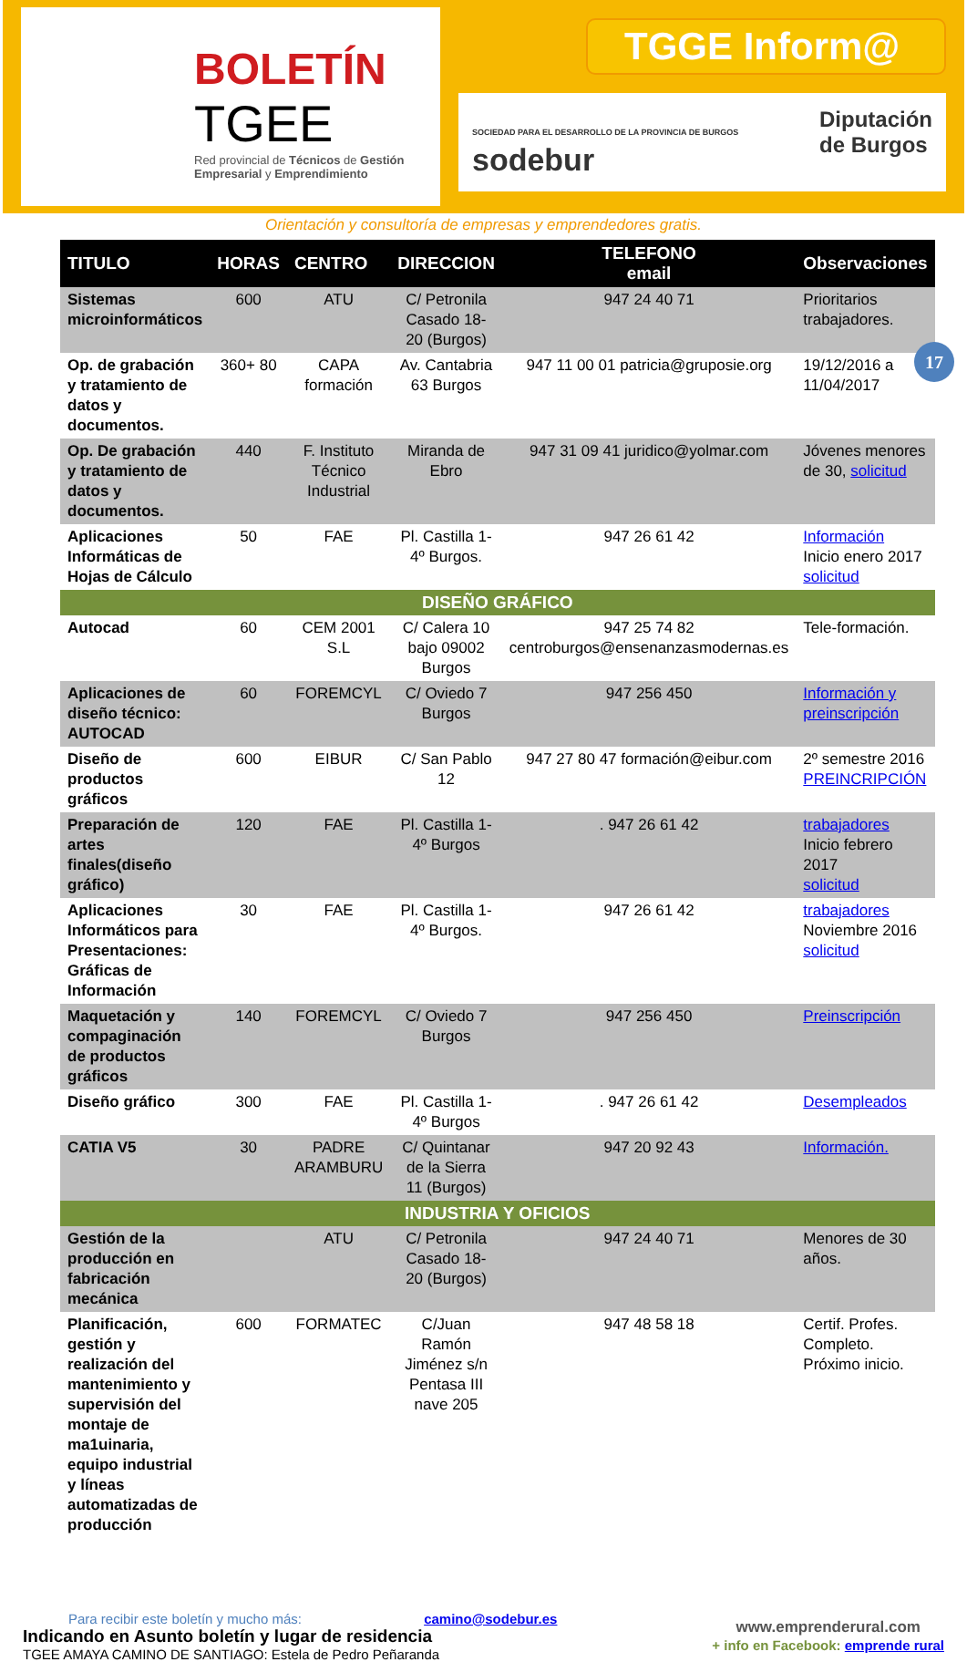BOLETÍN
TGEE
Red provincial de Técnicos de Gestión Empresarial y Emprendimiento
TGGE Inform@
SOCIEDAD PARA EL DESARROLLO DE LA PROVINCIA DE BURGOS
sodebur Diputación
de Burgos
Orientación y consultoría de empresas y emprendedores gratis.
17
| TITULO | HORAS | CENTRO | DIRECCION | TELEFONO email | Observaciones |
| --- | --- | --- | --- | --- | --- |
| Sistemas microinformáticos | 600 | ATU | C/ Petronila Casado 18-20 (Burgos) | 947 24 40 71 | Prioritarios trabajadores. |
| Op. de grabación y tratamiento de datos y documentos. | 360+ 80 | CAPA formación | Av. Cantabria 63 Burgos | 947 11 00 01 patricia@gruposie.org | 19/12/2016 a 11/04/2017 |
| Op. De grabación y tratamiento de datos y documentos. | 440 | F. Instituto Técnico Industrial | Miranda de Ebro | 947 31 09 41 juridico@yolmar.com | Jóvenes menores de 30, solicitud |
| Aplicaciones Informáticas de Hojas de Cálculo | 50 | FAE | Pl. Castilla 1-4º Burgos. | 947 26 61 42 | Información Inicio enero 2017 solicitud |
| DISEÑO GRÁFICO | | | | | |
| Autocad | 60 | CEM 2001 S.L | C/ Calera 10 bajo 09002 Burgos | 947 25 74 82 centroburgos@ensenanzasmodernas.es | Tele-formación. |
| Aplicaciones de diseño técnico: AUTOCAD | 60 | FOREMCYL | C/ Oviedo 7 Burgos | 947 256 450 | Información y preinscripción |
| Diseño de productos gráficos | 600 | EIBUR | C/ San Pablo 12 | 947 27 80 47 formación@eibur.com | 2º semestre 2016 PREINCRIPCIÓN |
| Preparación de artes finales(diseño gráfico) | 120 | FAE | Pl. Castilla 1-4º Burgos | . 947 26 61 42 | trabajadores Inicio febrero 2017 solicitud |
| Aplicaciones Informáticos para Presentaciones: Gráficas de Información | 30 | FAE | Pl. Castilla 1-4º Burgos. | 947 26 61 42 | trabajadores Noviembre 2016 solicitud |
| Maquetación y compaginación de productos gráficos | 140 | FOREMCYL | C/ Oviedo 7 Burgos | 947 256 450 | Preinscripción |
| Diseño gráfico | 300 | FAE | Pl. Castilla 1-4º Burgos | . 947 26 61 42 | Desempleados |
| CATIA V5 | 30 | PADRE ARAMBURU | C/ Quintanar de la Sierra 11 (Burgos) | 947 20 92 43 | Información. |
| INDUSTRIA Y OFICIOS | | | | | |
| Gestión de la producción en fabricación mecánica | | ATU | C/ Petronila Casado 18-20 (Burgos) | 947 24 40 71 | Menores de 30 años. |
| Planificación, gestión y realización del mantenimiento y supervisión del montaje de ma1uinaria, equipo industrial y líneas automatizadas de producción | 600 | FORMATEC | C/Juan Ramón Jiménez s/n Pentasa III nave 205 | 947 48 58 18 | Certif. Profes. Completo. Próximo inicio. |
Para recibir este boletín y mucho más: camino@sodebur.es
Indicando en Asunto boletín y lugar de residencia
TGEE AMAYA CAMINO DE SANTIAGO: Estela de Pedro Peñaranda
www.emprenderural.com
+ info en Facebook: emprende rural